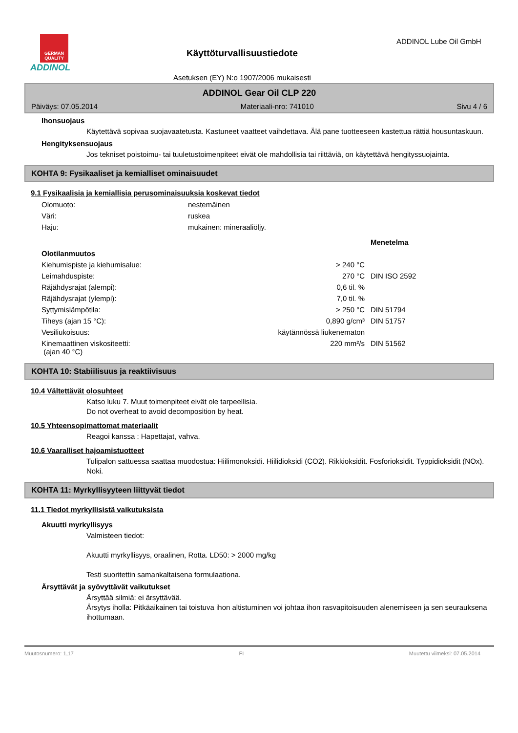GERMAN QUALITY
ADDINOL
Käyttöturvallisuustiedote
Asetuksen (EY) N:o 1907/2006 mukaisesti
ADDINOL Lube Oil GmbH
ADDINOL Gear Oil CLP 220
Päiväys: 07.05.2014 Materiaali-nro: 741010 Sivu 4 / 6
Ihonsuojaus
Käytettävä sopivaa suojavaatetusta. Kastuneet vaatteet vaihdettava. Älä pane tuotteeseen kastettua rättiä housuntaskuun.
Hengityksensuojaus
Jos tekniset poistoimu- tai tuuletustoimenpiteet eivät ole mahdollisia tai riittäviä, on käytettävä hengityssuojainta.
KOHTA 9: Fysikaaliset ja kemialliset ominaisuudet
9.1 Fysikaalisia ja kemiallisia perusominaisuuksia koskevat tiedot
| Olomuoto: | nestemäinen |
| Väri: | ruskea |
| Haju: | mukainen: mineraaliöljy. |
| | | Menetelma |
| Olotilanmuutos | | |
| Kiehumispiste ja kiehumisalue: | > 240 °C | |
| Leimahduspiste: | 270 °C | DIN ISO 2592 |
| Räjähdysrajat (alempi): | 0,6 til. % | |
| Räjähdysrajat (ylempi): | 7,0 til. % | |
| Syttymislämpötila: | > 250 °C | DIN 51794 |
| Tiheys (ajan 15 °C): | 0,890 g/cm³ | DIN 51757 |
| Vesiliukoisuus: | käytännössä liukenematon | |
| Kinemaattinen viskositeetti: (ajan 40 °C) | 220 mm²/s | DIN 51562 |
KOHTA 10: Stabiilisuus ja reaktiivisuus
10.4 Vältettävät olosuhteet
Katso luku 7. Muut toimenpiteet eivät ole tarpeellisia.
Do not overheat to avoid decomposition by heat.
10.5 Yhteensopimattomat materiaalit
Reagoi kanssa : Hapettajat, vahva.
10.6 Vaaralliset hajoamistuotteet
Tulipalon sattuessa saattaa muodostua: Hiilimonoksidi. Hiilidioksidi (CO2). Rikkioksidit. Fosforioksidit. Typpidioksidit (NOx). Noki.
KOHTA 11: Myrkyllisyyteen liittyvät tiedot
11.1 Tiedot myrkyllisistä vaikutuksista
Akuutti myrkyllisyys
Valmisteen tiedot:
Akuutti myrkyllisyys, oraalinen, Rotta. LD50: > 2000 mg/kg
Testi suoritettin samankaltaisena formulaationa.
Ärsyttävät ja syövyttävät vaikutukset
Ärsyttää silmiä: ei ärsyttävää.
Ärsytys iholla: Pitkäaikainen tai toistuva ihon altistuminen voi johtaa ihon rasvapitoisuuden alenemiseen ja sen seurauksena ihottumaan.
Muutosnumero: 1,17 FI Muutettu viimeksi: 07.05.2014